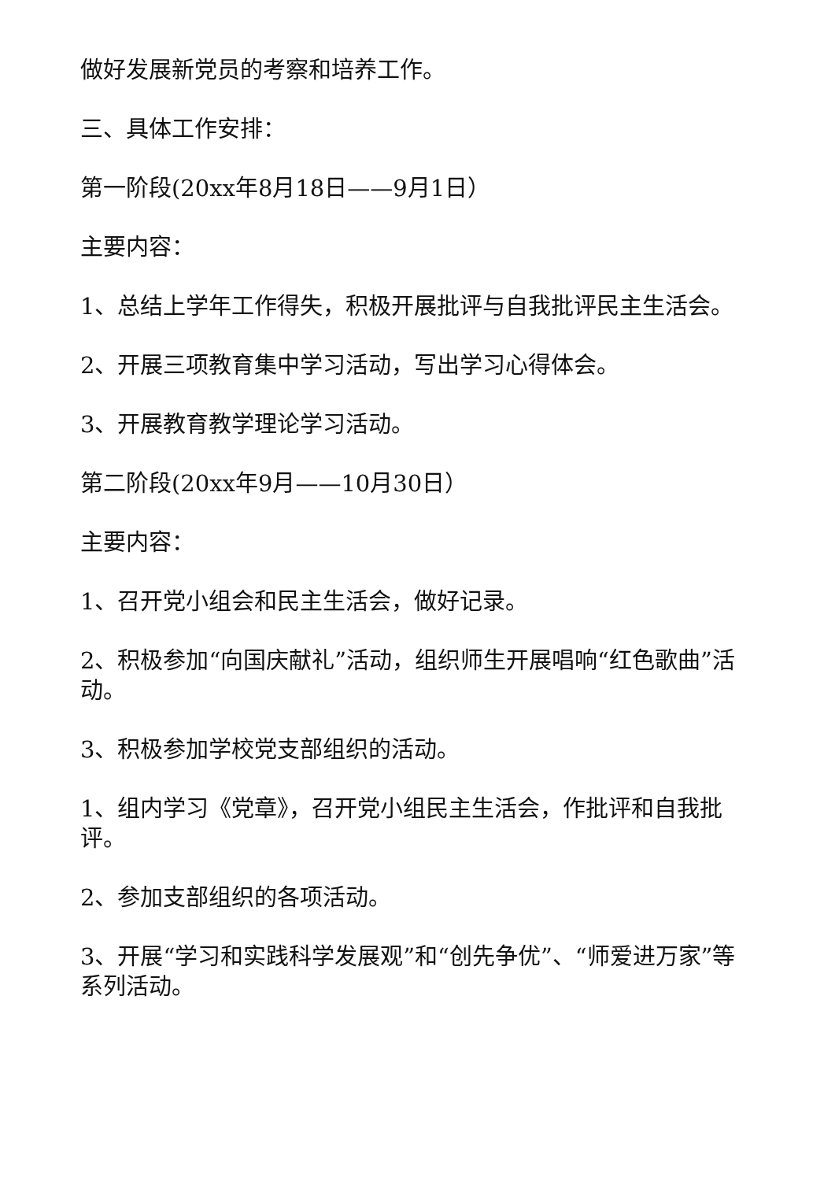做好发展新党员的考察和培养工作。
三、具体工作安排：
第一阶段(20xx年8月18日——9月1日）
主要内容：
1、总结上学年工作得失，积极开展批评与自我批评民主生活会。
2、开展三项教育集中学习活动，写出学习心得体会。
3、开展教育教学理论学习活动。
第二阶段(20xx年9月——10月30日）
主要内容：
1、召开党小组会和民主生活会，做好记录。
2、积极参加“向国庆献礼”活动，组织师生开展唱响“红色歌曲”活动。
3、积极参加学校党支部组织的活动。
1、组内学习《党章》，召开党小组民主生活会，作批评和自我批评。
2、参加支部组织的各项活动。
3、开展“学习和实践科学发展观”和“创先争优”、“师爱进万家”等系列活动。